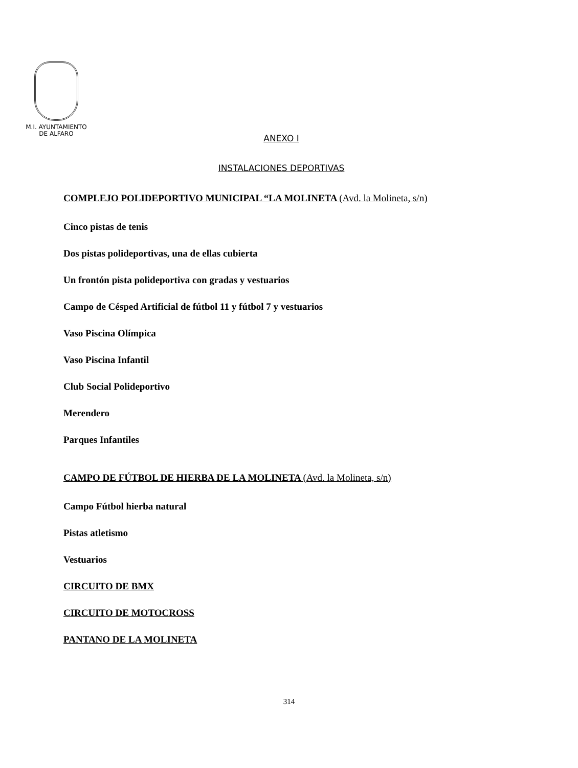M.I. AYUNTAMIENTO
DE ALFARO
ANEXO I
INSTALACIONES DEPORTIVAS
COMPLEJO POLIDEPORTIVO MUNICIPAL “LA MOLINETA (Avd. la Molineta, s/n)
Cinco pistas de tenis
Dos pistas polideportivas, una de ellas cubierta
Un frontón pista polideportiva con gradas y vestuarios
Campo de Césped Artificial de fútbol 11 y fútbol 7 y vestuarios
Vaso Piscina Olímpica
Vaso Piscina Infantil
Club Social Polideportivo
Merendero
Parques Infantiles
CAMPO DE FÚTBOL DE HIERBA DE LA MOLINETA (Avd. la Molineta, s/n)
Campo Fútbol hierba natural
Pistas atletismo
Vestuarios
CIRCUITO DE BMX
CIRCUITO DE MOTOCROSS
PANTANO DE LA MOLINETA
314